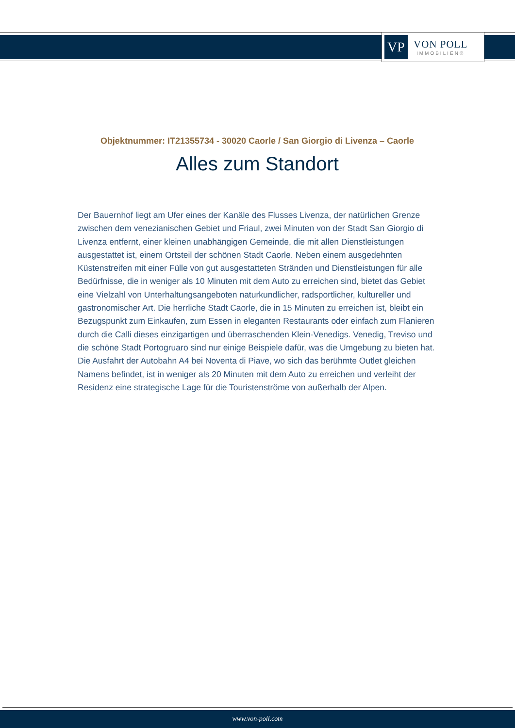VP
VON POLL
IMMOBILIEN®
Objektnummer: IT21355734 - 30020 Caorle / San Giorgio di Livenza – Caorle
Alles zum Standort
Der Bauernhof liegt am Ufer eines der Kanäle des Flusses Livenza, der natürlichen Grenze zwischen dem venezianischen Gebiet und Friaul, zwei Minuten von der Stadt San Giorgio di Livenza entfernt, einer kleinen unabhängigen Gemeinde, die mit allen Dienstleistungen ausgestattet ist, einem Ortsteil der schönen Stadt Caorle. Neben einem ausgedehnten Küstenstreifen mit einer Fülle von gut ausgestatteten Stränden und Dienstleistungen für alle Bedürfnisse, die in weniger als 10 Minuten mit dem Auto zu erreichen sind, bietet das Gebiet eine Vielzahl von Unterhaltungsangeboten naturkundlicher, radsportlicher, kultureller und gastronomischer Art. Die herrliche Stadt Caorle, die in 15 Minuten zu erreichen ist, bleibt ein Bezugspunkt zum Einkaufen, zum Essen in eleganten Restaurants oder einfach zum Flanieren durch die Calli dieses einzigartigen und überraschenden Klein-Venedigs. Venedig, Treviso und die schöne Stadt Portogruaro sind nur einige Beispiele dafür, was die Umgebung zu bieten hat. Die Ausfahrt der Autobahn A4 bei Noventa di Piave, wo sich das berühmte Outlet gleichen Namens befindet, ist in weniger als 20 Minuten mit dem Auto zu erreichen und verleiht der Residenz eine strategische Lage für die Touristenströme von außerhalb der Alpen.
www.von-poll.com